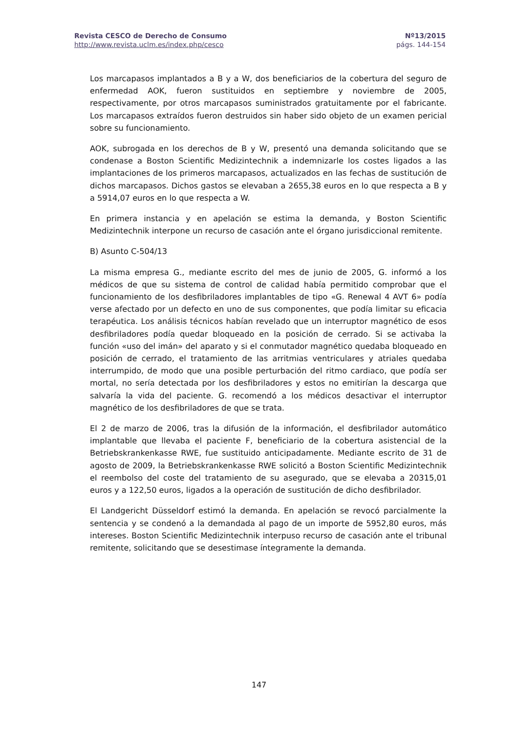Revista CESCO de Derecho de Consumo
http://www.revista.uclm.es/index.php/cesco
Nº13/2015
págs. 144-154
Los marcapasos implantados a B y a W, dos beneficiarios de la cobertura del seguro de enfermedad AOK, fueron sustituidos en septiembre y noviembre de 2005, respectivamente, por otros marcapasos suministrados gratuitamente por el fabricante. Los marcapasos extraídos fueron destruidos sin haber sido objeto de un examen pericial sobre su funcionamiento.
AOK, subrogada en los derechos de B y W, presentó una demanda solicitando que se condenase a Boston Scientific Medizintechnik a indemnizarle los costes ligados a las implantaciones de los primeros marcapasos, actualizados en las fechas de sustitución de dichos marcapasos. Dichos gastos se elevaban a 2655,38 euros en lo que respecta a B y a 5914,07 euros en lo que respecta a W.
En primera instancia y en apelación se estima la demanda, y Boston Scientific Medizintechnik interpone un recurso de casación ante el órgano jurisdiccional remitente.
B) Asunto C-504/13
La misma empresa G., mediante escrito del mes de junio de 2005, G. informó a los médicos de que su sistema de control de calidad había permitido comprobar que el funcionamiento de los desfibriladores implantables de tipo «G. Renewal 4 AVT 6» podía verse afectado por un defecto en uno de sus componentes, que podía limitar su eficacia terapéutica. Los análisis técnicos habían revelado que un interruptor magnético de esos desfibriladores podía quedar bloqueado en la posición de cerrado. Si se activaba la función «uso del imán» del aparato y si el conmutador magnético quedaba bloqueado en posición de cerrado, el tratamiento de las arritmias ventriculares y atriales quedaba interrumpido, de modo que una posible perturbación del ritmo cardiaco, que podía ser mortal, no sería detectada por los desfibriladores y estos no emitirían la descarga que salvaría la vida del paciente. G. recomendó a los médicos desactivar el interruptor magnético de los desfibriladores de que se trata.
El 2 de marzo de 2006, tras la difusión de la información, el desfibrilador automático implantable que llevaba el paciente F, beneficiario de la cobertura asistencial de la Betriebskrankenkasse RWE, fue sustituido anticipadamente. Mediante escrito de 31 de agosto de 2009, la Betriebskrankenkasse RWE solicitó a Boston Scientific Medizintechnik el reembolso del coste del tratamiento de su asegurado, que se elevaba a 20315,01 euros y a 122,50 euros, ligados a la operación de sustitución de dicho desfibrilador.
El Landgericht Düsseldorf estimó la demanda. En apelación se revocó parcialmente la sentencia y se condenó a la demandada al pago de un importe de 5952,80 euros, más intereses. Boston Scientific Medizintechnik interpuso recurso de casación ante el tribunal remitente, solicitando que se desestimase íntegramente la demanda.
147